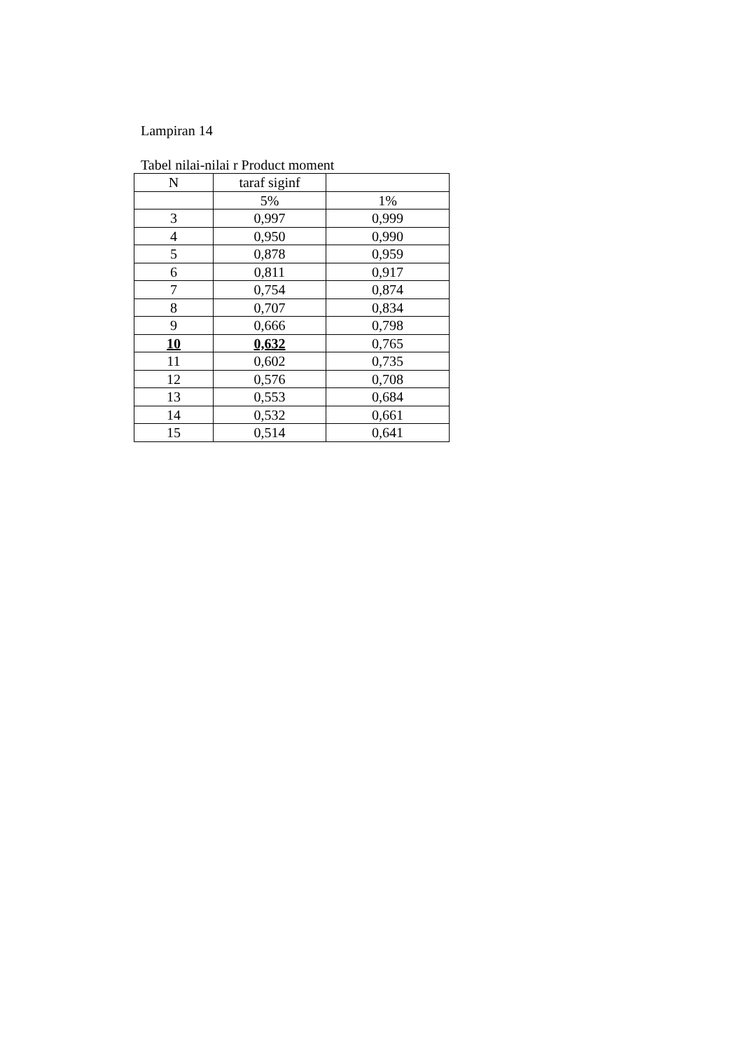Lampiran 14
Tabel nilai-nilai r Product moment
| N | taraf siginf | |
| --- | --- | --- |
| | 5% | 1% |
| 3 | 0,997 | 0,999 |
| 4 | 0,950 | 0,990 |
| 5 | 0,878 | 0,959 |
| 6 | 0,811 | 0,917 |
| 7 | 0,754 | 0,874 |
| 8 | 0,707 | 0,834 |
| 9 | 0,666 | 0,798 |
| 10 | 0,632 | 0,765 |
| 11 | 0,602 | 0,735 |
| 12 | 0,576 | 0,708 |
| 13 | 0,553 | 0,684 |
| 14 | 0,532 | 0,661 |
| 15 | 0,514 | 0,641 |